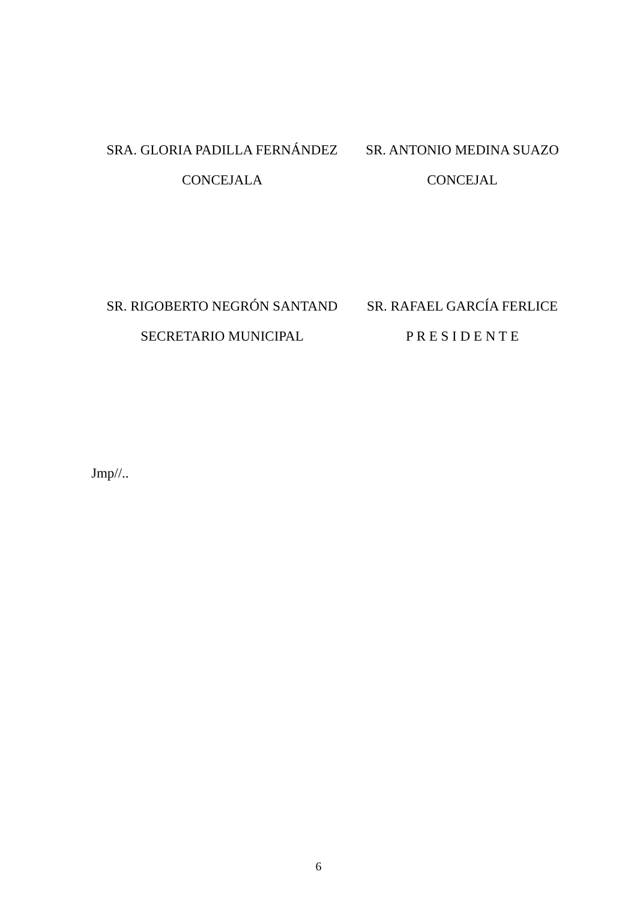SRA. GLORIA PADILLA FERNÁNDEZ
CONCEJALA
SR. ANTONIO MEDINA SUAZO
CONCEJAL
SR. RIGOBERTO NEGRÓN SANTAND
SECRETARIO MUNICIPAL
SR. RAFAEL GARCÍA FERLICE
P R E S I D E N T E
Jmp//..
6